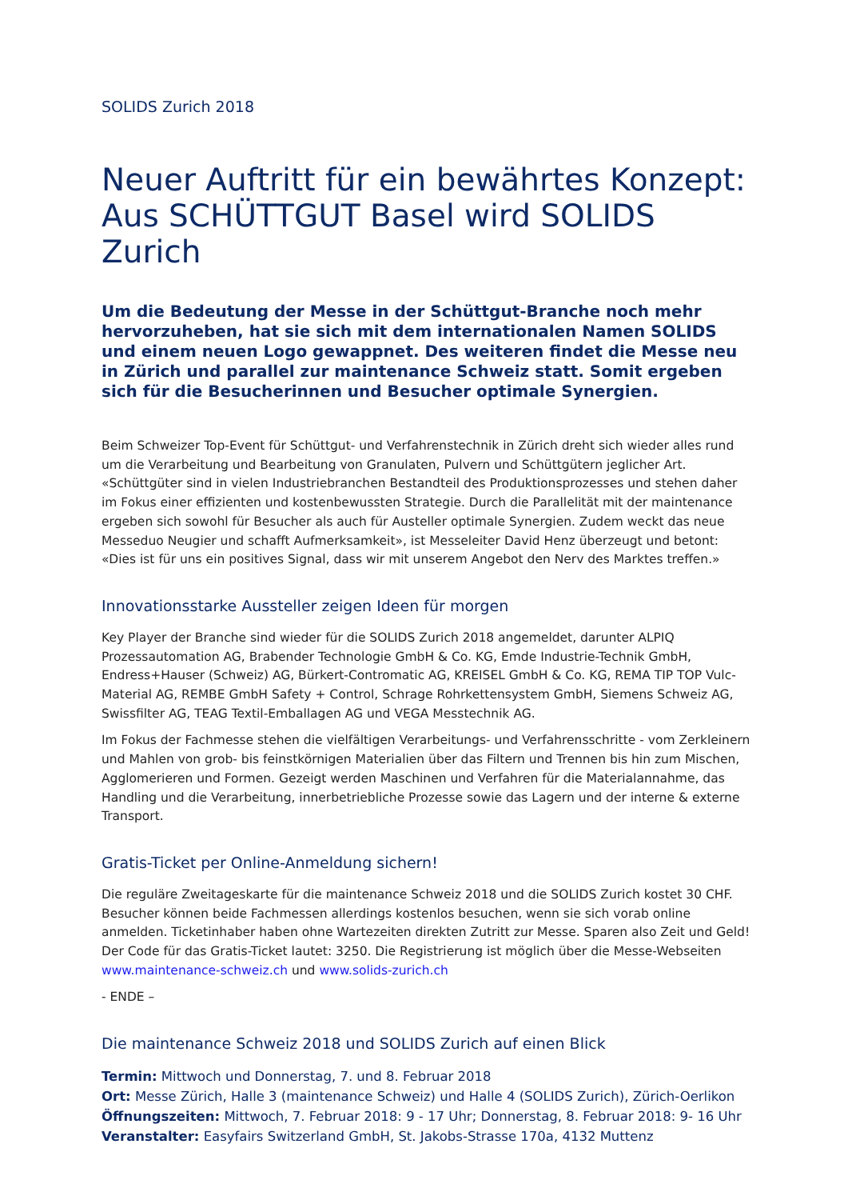SOLIDS Zurich 2018
Neuer Auftritt für ein bewährtes Konzept: Aus SCHÜTTGUT Basel wird SOLIDS Zurich
Um die Bedeutung der Messe in der Schüttgut-Branche noch mehr hervorzuheben, hat sie sich mit dem internationalen Namen SOLIDS und einem neuen Logo gewappnet. Des weiteren findet die Messe neu in Zürich und parallel zur maintenance Schweiz statt. Somit ergeben sich für die Besucherinnen und Besucher optimale Synergien.
Beim Schweizer Top-Event für Schüttgut- und Verfahrenstechnik in Zürich dreht sich wieder alles rund um die Verarbeitung und Bearbeitung von Granulaten, Pulvern und Schüttgütern jeglicher Art. «Schüttgüter sind in vielen Industriebranchen Bestandteil des Produktionsprozesses und stehen daher im Fokus einer effizienten und kostenbewussten Strategie. Durch die Parallelität mit der maintenance ergeben sich sowohl für Besucher als auch für Austeller optimale Synergien. Zudem weckt das neue Messeduo Neugier und schafft Aufmerksamkeit», ist Messeleiter David Henz überzeugt und betont: «Dies ist für uns ein positives Signal, dass wir mit unserem Angebot den Nerv des Marktes treffen.»
Innovationsstarke Aussteller zeigen Ideen für morgen
Key Player der Branche sind wieder für die SOLIDS Zurich 2018 angemeldet, darunter ALPIQ Prozessautomation AG, Brabender Technologie GmbH & Co. KG, Emde Industrie-Technik GmbH, Endress+Hauser (Schweiz) AG, Bürkert-Contromatic AG, KREISEL GmbH & Co. KG, REMA TIP TOP Vulc-Material AG, REMBE GmbH Safety + Control, Schrage Rohrkettensystem GmbH, Siemens Schweiz AG, Swissfilter AG, TEAG Textil-Emballagen AG und VEGA Messtechnik AG.
Im Fokus der Fachmesse stehen die vielfältigen Verarbeitungs- und Verfahrensschritte - vom Zerkleinern und Mahlen von grob- bis feinstkörnigen Materialien über das Filtern und Trennen bis hin zum Mischen, Agglomerieren und Formen. Gezeigt werden Maschinen und Verfahren für die Materialannahme, das Handling und die Verarbeitung, innerbetriebliche Prozesse sowie das Lagern und der interne & externe Transport.
Gratis-Ticket per Online-Anmeldung sichern!
Die reguläre Zweitageskarte für die maintenance Schweiz 2018 und die SOLIDS Zurich kostet 30 CHF. Besucher können beide Fachmessen allerdings kostenlos besuchen, wenn sie sich vorab online anmelden. Ticketinhaber haben ohne Wartezeiten direkten Zutritt zur Messe. Sparen also Zeit und Geld! Der Code für das Gratis-Ticket lautet: 3250. Die Registrierung ist möglich über die Messe-Webseiten www.maintenance-schweiz.ch und www.solids-zurich.ch
- ENDE –
Die maintenance Schweiz 2018 und SOLIDS Zurich auf einen Blick
Termin: Mittwoch und Donnerstag, 7. und 8. Februar 2018
Ort: Messe Zürich, Halle 3 (maintenance Schweiz) und Halle 4 (SOLIDS Zurich), Zürich-Oerlikon
Öffnungszeiten: Mittwoch, 7. Februar 2018: 9 - 17 Uhr; Donnerstag, 8. Februar 2018: 9- 16 Uhr
Veranstalter: Easyfairs Switzerland GmbH, St. Jakobs-Strasse 170a, 4132 Muttenz